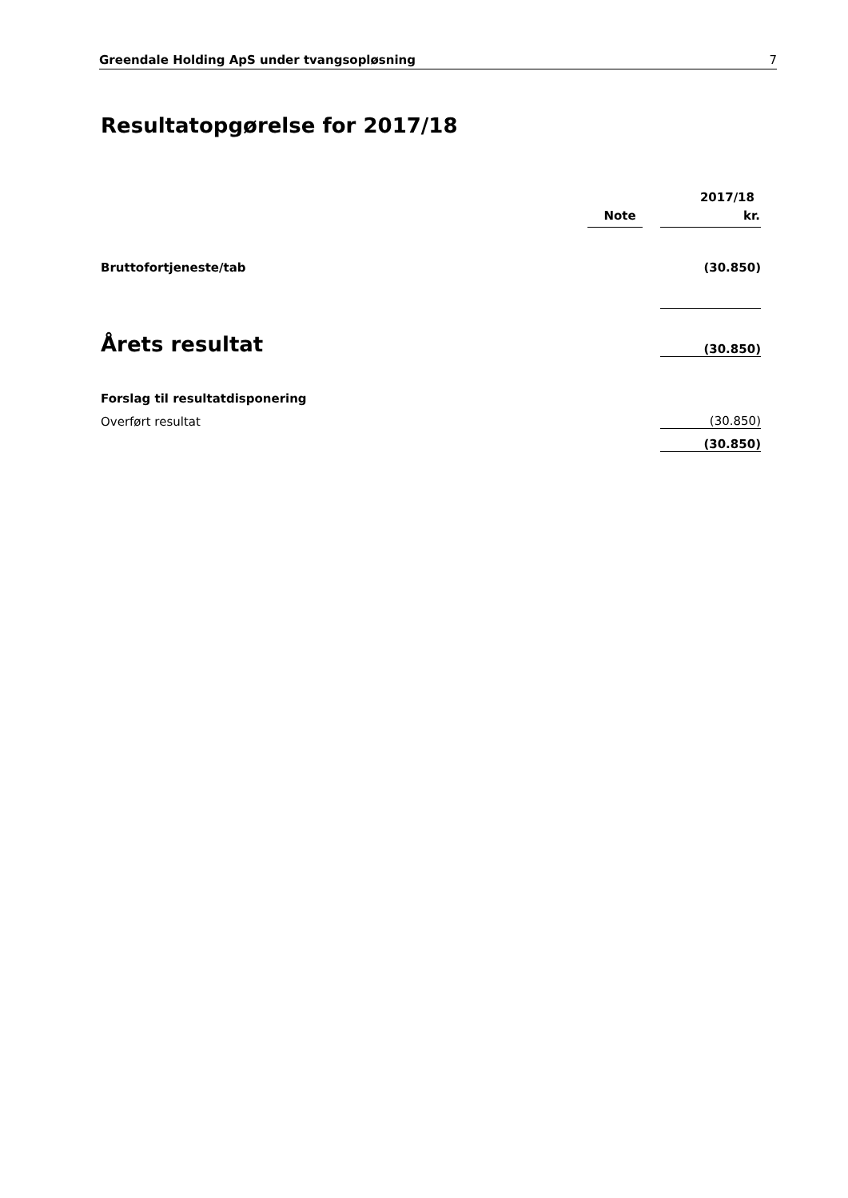Greendale Holding ApS under tvangsopløsning 7
Resultatopgørelse for 2017/18
| | | | 2017/18 |
| | Note | | kr. |
| Bruttofortjeneste/tab | | | (30.850) |
| Årets resultat | | | (30.850) |
| Forslag til resultatdisponering | | | |
| Overført resultat | | | (30.850) |
| | | | (30.850) |